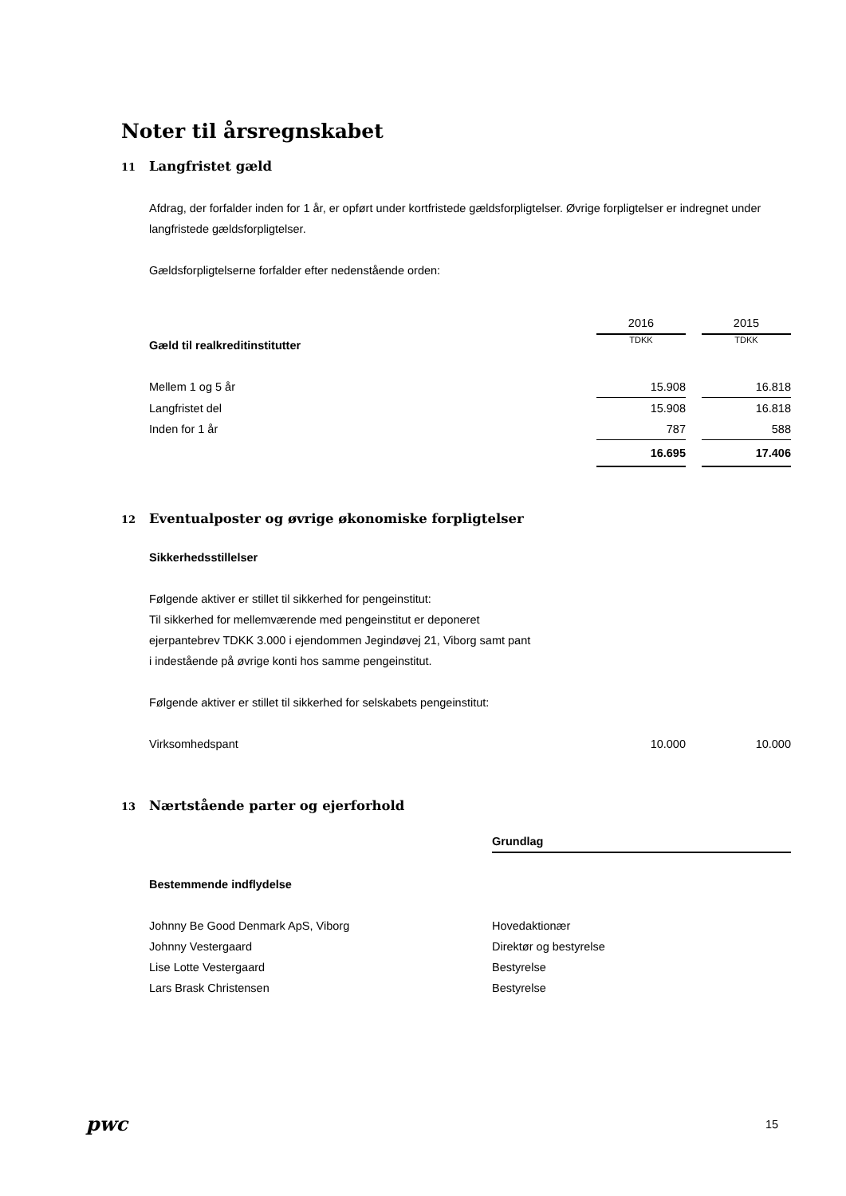Noter til årsregnskabet
11 Langfristet gæld
Afdrag, der forfalder inden for 1 år, er opført under kortfristede gældsforpligtelser. Øvrige forpligtelser er indregnet under langfristede gældsforpligtelser.
Gældsforpligtelserne forfalder efter nedenstående orden:
| | 2016 | | 2015 |
| Gæld til realkreditinstitutter | TDKK | | TDKK |
| Mellem 1 og 5 år | 15.908 | | 16.818 |
| Langfristet del | 15.908 | | 16.818 |
| Inden for 1 år | 787 | | 588 |
| | 16.695 | | 17.406 |
12 Eventualposter og øvrige økonomiske forpligtelser
Sikkerhedsstillelser
Følgende aktiver er stillet til sikkerhed for pengeinstitut:
Til sikkerhed for mellemværende med pengeinstitut er deponeret
ejerpantebrev TDKK 3.000 i ejendommen Jegindøvej 21, Viborg samt pant
i indestående på øvrige konti hos samme pengeinstitut.
Følgende aktiver er stillet til sikkerhed for selskabets pengeinstitut:
| Virksomhedspant | 10.000 | | 10.000 |
13 Nærtstående parter og ejerforhold
| | Grundlag |
| Bestemmende indflydelse | |
| Johnny Be Good Denmark ApS, Viborg | Hovedaktionær |
| Johnny Vestergaard | Direktør og bestyrelse |
| Lise Lotte Vestergaard | Bestyrelse |
| Lars Brask Christensen | Bestyrelse |
pwc 15